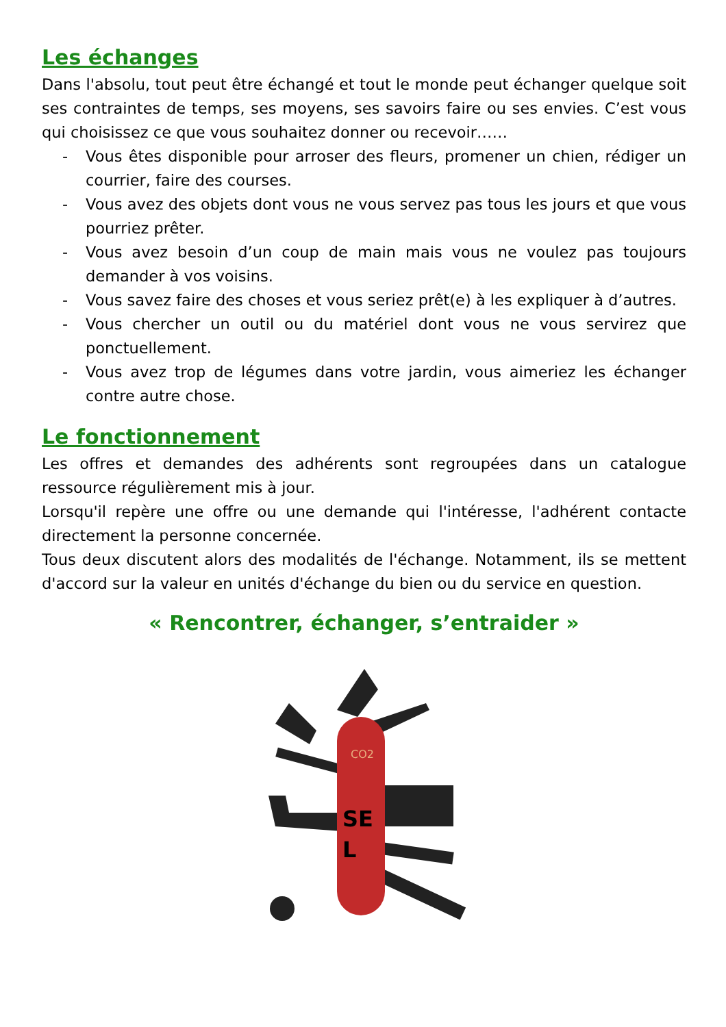Les échanges
Dans l'absolu, tout peut être échangé et tout le monde peut échanger quelque soit ses contraintes de temps, ses moyens, ses savoirs faire ou ses envies. C’est vous qui choisissez ce que vous souhaitez donner ou recevoir……
- Vous êtes disponible pour arroser des fleurs, promener un chien, rédiger un courrier, faire des courses.
- Vous avez des objets dont vous ne vous servez pas tous les jours et que vous pourriez prêter.
- Vous avez besoin d’un coup de main mais vous ne voulez pas toujours demander à vos voisins.
- Vous savez faire des choses et vous seriez prêt(e) à les expliquer à d’autres.
- Vous chercher un outil ou du matériel dont vous ne vous servirez que ponctuellement.
- Vous avez trop de légumes dans votre jardin, vous aimeriez les échanger contre autre chose.
Le fonctionnement
Les offres et demandes des adhérents sont regroupées dans un catalogue ressource régulièrement mis à jour.
Lorsqu'il repère une offre ou une demande qui l'intéresse, l'adhérent contacte directement la personne concernée.
Tous deux discutent alors des modalités de l'échange. Notamment, ils se mettent d'accord sur la valeur en unités d'échange du bien ou du service en question.
« Rencontrer, échanger, s’entraider »
SE
L
CO2